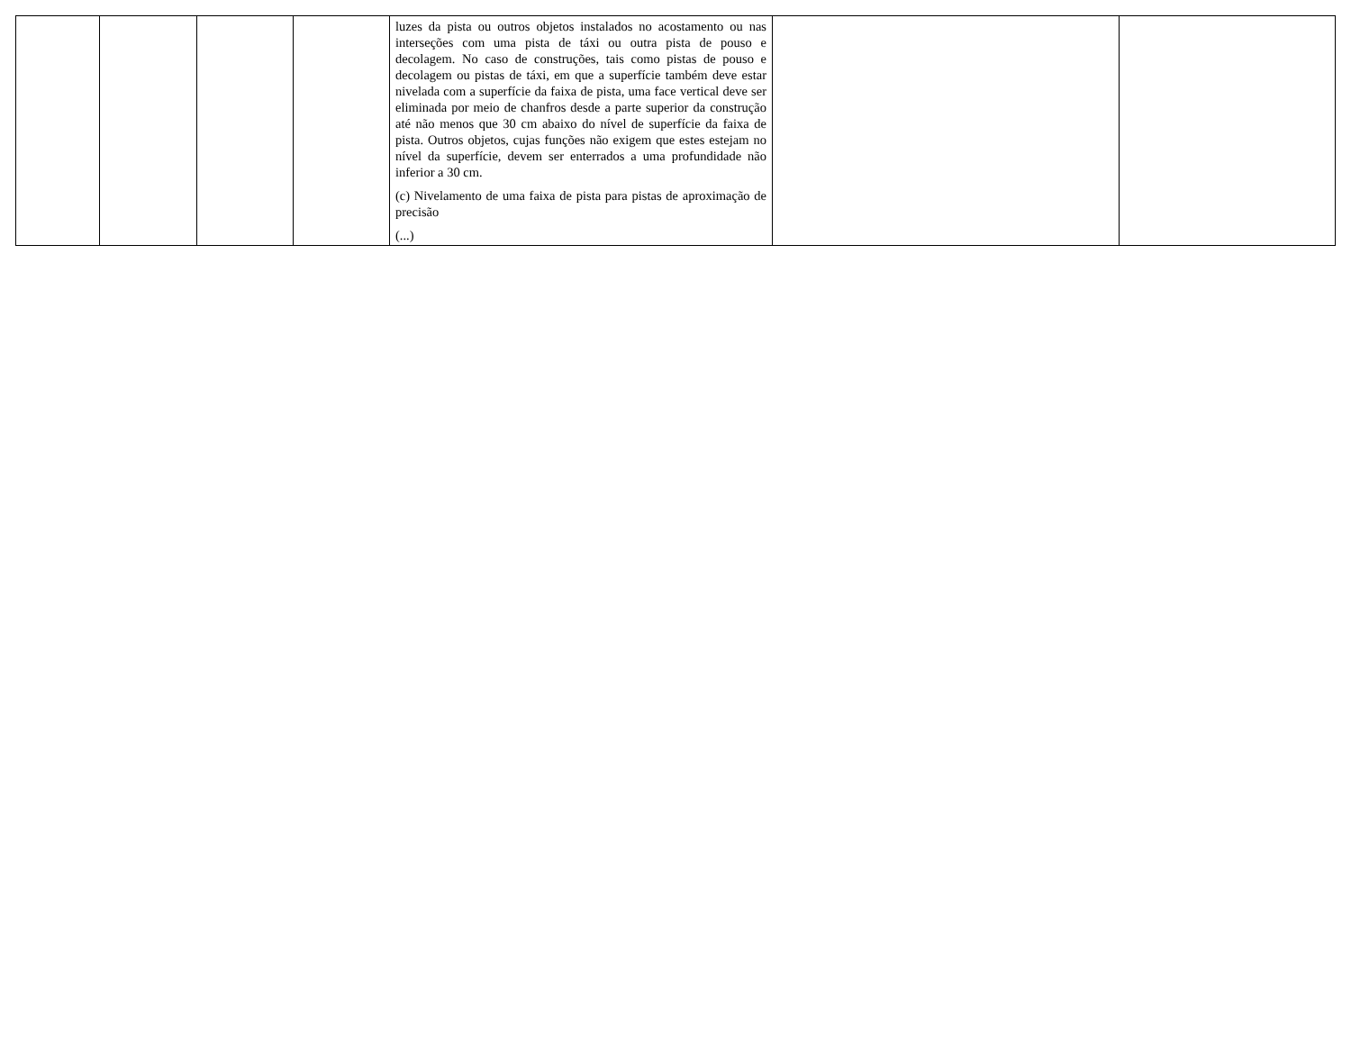| | | | | luzes da pista ou outros objetos instalados no acostamento ou nas interseções com uma pista de táxi ou outra pista de pouso e decolagem. No caso de construções, tais como pistas de pouso e decolagem ou pistas de táxi, em que a superfície também deve estar nivelada com a superfície da faixa de pista, uma face vertical deve ser eliminada por meio de chanfros desde a parte superior da construção até não menos que 30 cm abaixo do nível de superfície da faixa de pista. Outros objetos, cujas funções não exigem que estes estejam no nível da superfície, devem ser enterrados a uma profundidade não inferior a 30 cm. (c) Nivelamento de uma faixa de pista para pistas de aproximação de precisão (...) | | |